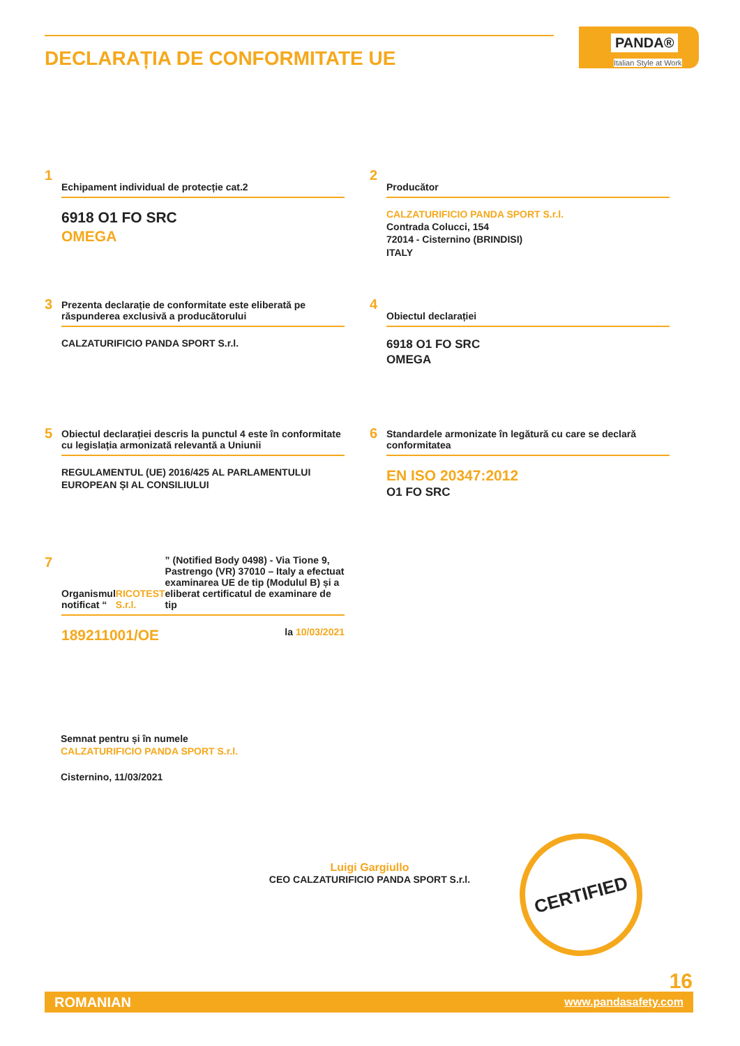DECLARAȚIA DE CONFORMITATE UE
PANDA®
Italian Style at Work
1
Echipament individual de protecție cat.2
6918 O1 FO SRC
OMEGA
2
Producător
CALZATURIFICIO PANDA SPORT S.r.l.
Contrada Colucci, 154
72014 - Cisternino (BRINDISI)
ITALY
3
Prezenta declarație de conformitate este eliberată pe răspunderea exclusivă a producătorului
CALZATURIFICIO PANDA SPORT S.r.l.
4
Obiectul declarației
6918 O1 FO SRC
OMEGA
5
Obiectul declarației descris la punctul 4 este în conformitate cu legislația armonizată relevantă a Uniunii
REGULAMENTUL (UE) 2016/425 AL PARLAMENTULUI EUROPEAN ȘI AL CONSILIULUI
6
Standardele armonizate în legătură cu care se declară conformitatea
EN ISO 20347:2012
O1 FO SRC
7
Organismul notificat “RICOTEST S.r.l.” (Notified Body 0498) - Via Tione 9, Pastrengo (VR) 37010 – Italy a efectuat examinarea UE de tip (Modulul B) și a eliberat certificatul de examinare de tip
189211001/OE la 10/03/2021
Semnat pentru și în numele
CALZATURIFICIO PANDA SPORT S.r.l.
Cisternino, 11/03/2021
Luigi Gargiullo
CEO CALZATURIFICIO PANDA SPORT S.r.l.
CERTIFIED
16
ROMANIAN www.pandasafety.com